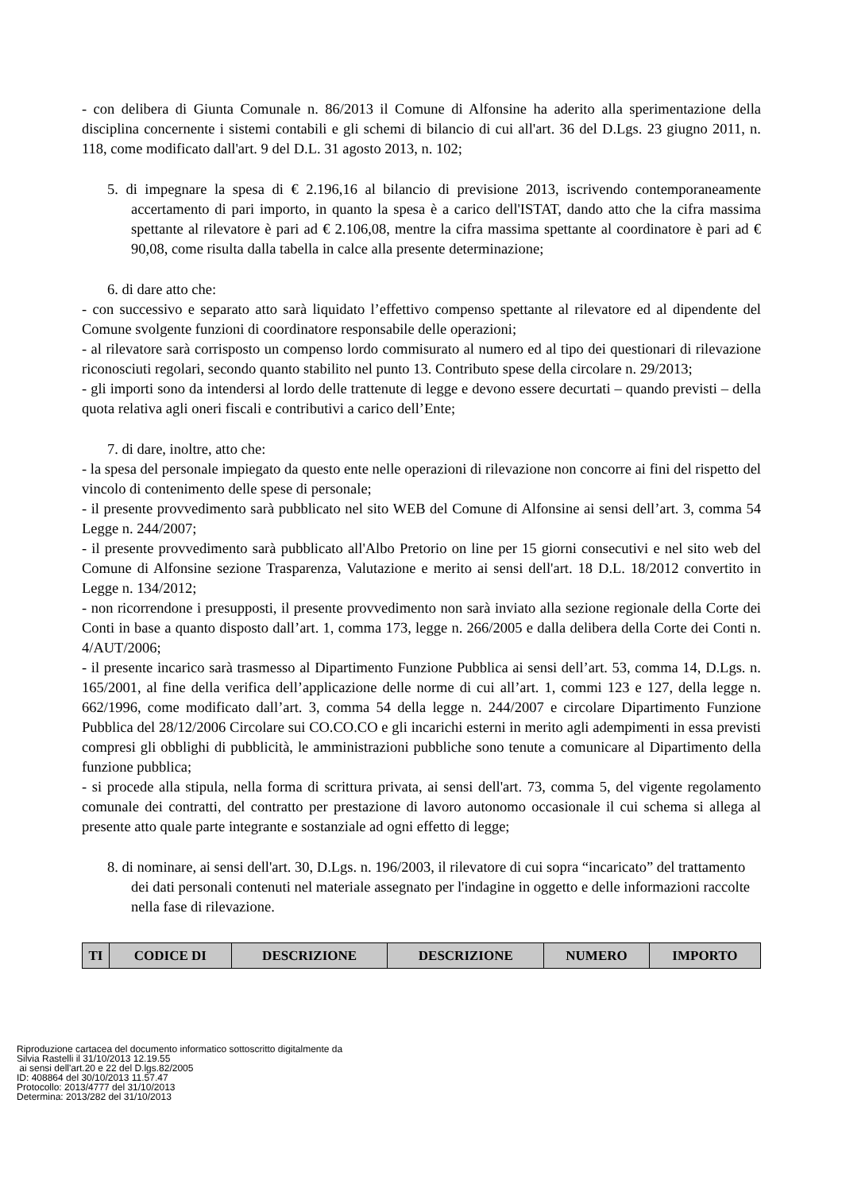- con delibera di Giunta Comunale n. 86/2013 il Comune di Alfonsine ha aderito alla sperimentazione della disciplina concernente i sistemi contabili e gli schemi di bilancio di cui all'art. 36 del D.Lgs. 23 giugno 2011, n. 118, come modificato dall'art. 9 del D.L. 31 agosto 2013, n. 102;
5. di impegnare la spesa di € 2.196,16 al bilancio di previsione 2013, iscrivendo contemporaneamente accertamento di pari importo, in quanto la spesa è a carico dell'ISTAT, dando atto che la cifra massima spettante al rilevatore è pari ad € 2.106,08, mentre la cifra massima spettante al coordinatore è pari ad € 90,08, come risulta dalla tabella in calce alla presente determinazione;
6. di dare atto che:
- con successivo e separato atto sarà liquidato l’effettivo compenso spettante al rilevatore ed al dipendente del Comune svolgente funzioni di coordinatore responsabile delle operazioni;
- al rilevatore sarà corrisposto un compenso lordo commisurato al numero ed al tipo dei questionari di rilevazione riconosciuti regolari, secondo quanto stabilito nel punto 13. Contributo spese della circolare n. 29/2013;
- gli importi sono da intendersi al lordo delle trattenute di legge e devono essere decurtati – quando previsti – della quota relativa agli oneri fiscali e contributivi a carico dell’Ente;
7. di dare, inoltre, atto che:
- la spesa del personale impiegato da questo ente nelle operazioni di rilevazione non concorre ai fini del rispetto del vincolo di contenimento delle spese di personale;
- il presente provvedimento sarà pubblicato nel sito WEB del Comune di Alfonsine ai sensi dell’art. 3, comma 54 Legge n. 244/2007;
- il presente provvedimento sarà pubblicato all'Albo Pretorio on line per 15 giorni consecutivi e nel sito web del Comune di Alfonsine sezione Trasparenza, Valutazione e merito ai sensi dell'art. 18 D.L. 18/2012 convertito in Legge n. 134/2012;
- non ricorrendone i presupposti, il presente provvedimento non sarà inviato alla sezione regionale della Corte dei Conti in base a quanto disposto dall’art. 1, comma 173, legge n. 266/2005 e dalla delibera della Corte dei Conti n. 4/AUT/2006;
- il presente incarico sarà trasmesso al Dipartimento Funzione Pubblica ai sensi dell’art. 53, comma 14, D.Lgs. n. 165/2001, al fine della verifica dell’applicazione delle norme di cui all’art. 1, commi 123 e 127, della legge n. 662/1996, come modificato dall’art. 3, comma 54 della legge n. 244/2007 e circolare Dipartimento Funzione Pubblica del 28/12/2006 Circolare sui CO.CO.CO e gli incarichi esterni in merito agli adempimenti in essa previsti compresi gli obblighi di pubblicità, le amministrazioni pubbliche sono tenute a comunicare al Dipartimento della funzione pubblica;
- si procede alla stipula, nella forma di scrittura privata, ai sensi dell'art. 73, comma 5, del vigente regolamento comunale dei contratti, del contratto per prestazione di lavoro autonomo occasionale il cui schema si allega al presente atto quale parte integrante e sostanziale ad ogni effetto di legge;
8. di nominare, ai sensi dell'art. 30, D.Lgs. n. 196/2003, il rilevatore di cui sopra “incaricato” del trattamento dei dati personali contenuti nel materiale assegnato per l'indagine in oggetto e delle informazioni raccolte nella fase di rilevazione.
| TI | CODICE DI | DESCRIZIONE | DESCRIZIONE | NUMERO | IMPORTO |
| --- | --- | --- | --- | --- | --- |
Riproduzione cartacea del documento informatico sottoscritto digitalmente da
Silvia Rastelli il 31/10/2013 12.19.55
ai sensi dell'art.20 e 22 del D.lgs.82/2005
ID: 408864 del 30/10/2013 11.57.47
Protocollo: 2013/4777 del 31/10/2013
Determina: 2013/282 del 31/10/2013